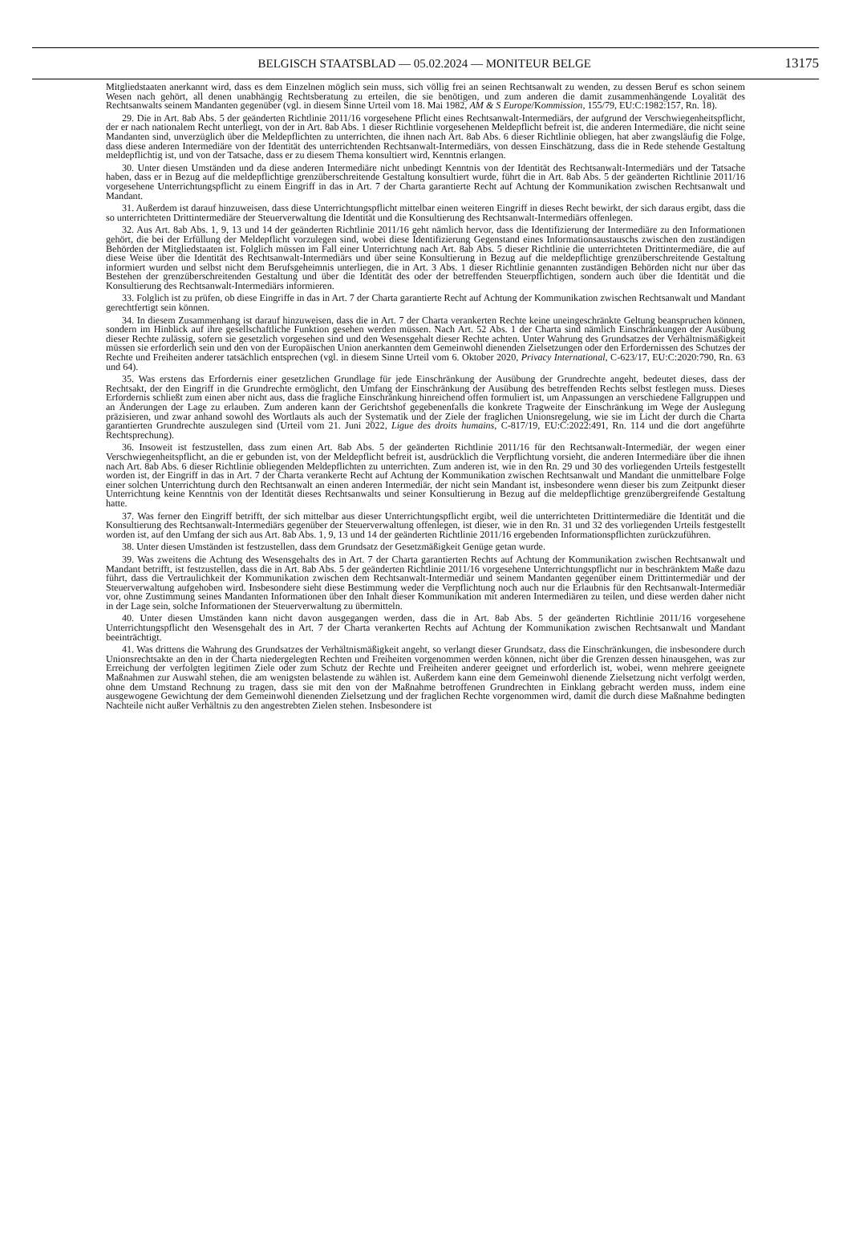BELGISCH STAATSBLAD — 05.02.2024 — MONITEUR BELGE
13175
Mitgliedstaaten anerkannt wird, dass es dem Einzelnen möglich sein muss, sich völlig frei an seinen Rechtsanwalt zu wenden, zu dessen Beruf es schon seinem Wesen nach gehört, all denen unabhängig Rechtsberatung zu erteilen, die sie benötigen, und zum anderen die damit zusammenhängende Loyalität des Rechtsanwalts seinem Mandanten gegenüber (vgl. in diesem Sinne Urteil vom 18. Mai 1982, AM & S Europe/Kommission, 155/79, EU:C:1982:157, Rn. 18).
29. Die in Art. 8ab Abs. 5 der geänderten Richtlinie 2011/16 vorgesehene Pflicht eines Rechtsanwalt-Intermediärs, der aufgrund der Verschwiegenheitspflicht, der er nach nationalem Recht unterliegt, von der in Art. 8ab Abs. 1 dieser Richtlinie vorgesehenen Meldepflicht befreit ist, die anderen Intermediäre, die nicht seine Mandanten sind, unverzüglich über die Meldepflichten zu unterrichten, die ihnen nach Art. 8ab Abs. 6 dieser Richtlinie obliegen, hat aber zwangsläufig die Folge, dass diese anderen Intermediäre von der Identität des unterrichtenden Rechtsanwalt-Intermediärs, von dessen Einschätzung, dass die in Rede stehende Gestaltung meldepflichtig ist, und von der Tatsache, dass er zu diesem Thema konsultiert wird, Kenntnis erlangen.
30. Unter diesen Umständen und da diese anderen Intermediäre nicht unbedingt Kenntnis von der Identität des Rechtsanwalt-Intermediärs und der Tatsache haben, dass er in Bezug auf die meldepflichtige grenzüberschreitende Gestaltung konsultiert wurde, führt die in Art. 8ab Abs. 5 der geänderten Richtlinie 2011/16 vorgesehene Unterrichtungspflicht zu einem Eingriff in das in Art. 7 der Charta garantierte Recht auf Achtung der Kommunikation zwischen Rechtsanwalt und Mandant.
31. Außerdem ist darauf hinzuweisen, dass diese Unterrichtungspflicht mittelbar einen weiteren Eingriff in dieses Recht bewirkt, der sich daraus ergibt, dass die so unterrichteten Drittintermediäre der Steuerverwaltung die Identität und die Konsultierung des Rechtsanwalt-Intermediärs offenlegen.
32. Aus Art. 8ab Abs. 1, 9, 13 und 14 der geänderten Richtlinie 2011/16 geht nämlich hervor, dass die Identifizierung der Intermediäre zu den Informationen gehört, die bei der Erfüllung der Meldepflicht vorzulegen sind, wobei diese Identifizierung Gegenstand eines Informationsaustauschs zwischen den zuständigen Behörden der Mitgliedstaaten ist. Folglich müssen im Fall einer Unterrichtung nach Art. 8ab Abs. 5 dieser Richtlinie die unterrichteten Drittintermediäre, die auf diese Weise über die Identität des Rechtsanwalt-Intermediärs und über seine Konsultierung in Bezug auf die meldepflichtige grenzüberschreitende Gestaltung informiert wurden und selbst nicht dem Berufsgeheimnis unterliegen, die in Art. 3 Abs. 1 dieser Richtlinie genannten zuständigen Behörden nicht nur über das Bestehen der grenzüberschreitenden Gestaltung und über die Identität des oder der betreffenden Steuerpflichtigen, sondern auch über die Identität und die Konsultierung des Rechtsanwalt-Intermediärs informieren.
33. Folglich ist zu prüfen, ob diese Eingriffe in das in Art. 7 der Charta garantierte Recht auf Achtung der Kommunikation zwischen Rechtsanwalt und Mandant gerechtfertigt sein können.
34. In diesem Zusammenhang ist darauf hinzuweisen, dass die in Art. 7 der Charta verankerten Rechte keine uneingeschränkte Geltung beanspruchen können, sondern im Hinblick auf ihre gesellschaftliche Funktion gesehen werden müssen. Nach Art. 52 Abs. 1 der Charta sind nämlich Einschränkungen der Ausübung dieser Rechte zulässig, sofern sie gesetzlich vorgesehen sind und den Wesensgehalt dieser Rechte achten. Unter Wahrung des Grundsatzes der Verhältnismäßigkeit müssen sie erforderlich sein und den von der Europäischen Union anerkannten dem Gemeinwohl dienenden Zielsetzungen oder den Erfordernissen des Schutzes der Rechte und Freiheiten anderer tatsächlich entsprechen (vgl. in diesem Sinne Urteil vom 6. Oktober 2020, Privacy International, C-623/17, EU:C:2020:790, Rn. 63 und 64).
35. Was erstens das Erfordernis einer gesetzlichen Grundlage für jede Einschränkung der Ausübung der Grundrechte angeht, bedeutet dieses, dass der Rechtsakt, der den Eingriff in die Grundrechte ermöglicht, den Umfang der Einschränkung der Ausübung des betreffenden Rechts selbst festlegen muss. Dieses Erfordernis schließt zum einen aber nicht aus, dass die fragliche Einschränkung hinreichend offen formuliert ist, um Anpassungen an verschiedene Fallgruppen und an Änderungen der Lage zu erlauben. Zum anderen kann der Gerichtshof gegebenenfalls die konkrete Tragweite der Einschränkung im Wege der Auslegung präzisieren, und zwar anhand sowohl des Wortlauts als auch der Systematik und der Ziele der fraglichen Unionsregelung, wie sie im Licht der durch die Charta garantierten Grundrechte auszulegen sind (Urteil vom 21. Juni 2022, Ligue des droits humains, C-817/19, EU:C:2022:491, Rn. 114 und die dort angeführte Rechtsprechung).
36. Insoweit ist festzustellen, dass zum einen Art. 8ab Abs. 5 der geänderten Richtlinie 2011/16 für den Rechtsanwalt-Intermediär, der wegen einer Verschwiegenheitspflicht, an die er gebunden ist, von der Meldepflicht befreit ist, ausdrücklich die Verpflichtung vorsieht, die anderen Intermediäre über die ihnen nach Art. 8ab Abs. 6 dieser Richtlinie obliegenden Meldepflichten zu unterrichten. Zum anderen ist, wie in den Rn. 29 und 30 des vorliegenden Urteils festgestellt worden ist, der Eingriff in das in Art. 7 der Charta verankerte Recht auf Achtung der Kommunikation zwischen Rechtsanwalt und Mandant die unmittelbare Folge einer solchen Unterrichtung durch den Rechtsanwalt an einen anderen Intermediär, der nicht sein Mandant ist, insbesondere wenn dieser bis zum Zeitpunkt dieser Unterrichtung keine Kenntnis von der Identität dieses Rechtsanwalts und seiner Konsultierung in Bezug auf die meldepflichtige grenzübergreifende Gestaltung hatte.
37. Was ferner den Eingriff betrifft, der sich mittelbar aus dieser Unterrichtungspflicht ergibt, weil die unterrichteten Drittintermediäre die Identität und die Konsultierung des Rechtsanwalt-Intermediärs gegenüber der Steuerverwaltung offenlegen, ist dieser, wie in den Rn. 31 und 32 des vorliegenden Urteils festgestellt worden ist, auf den Umfang der sich aus Art. 8ab Abs. 1, 9, 13 und 14 der geänderten Richtlinie 2011/16 ergebenden Informationspflichten zurückzuführen.
38. Unter diesen Umständen ist festzustellen, dass dem Grundsatz der Gesetzmäßigkeit Genüge getan wurde.
39. Was zweitens die Achtung des Wesensgehalts des in Art. 7 der Charta garantierten Rechts auf Achtung der Kommunikation zwischen Rechtsanwalt und Mandant betrifft, ist festzustellen, dass die in Art. 8ab Abs. 5 der geänderten Richtlinie 2011/16 vorgesehene Unterrichtungspflicht nur in beschränktem Maße dazu führt, dass die Vertraulichkeit der Kommunikation zwischen dem Rechtsanwalt-Intermediär und seinem Mandanten gegenüber einem Drittintermediär und der Steuerverwaltung aufgehoben wird. Insbesondere sieht diese Bestimmung weder die Verpflichtung noch auch nur die Erlaubnis für den Rechtsanwalt-Intermediär vor, ohne Zustimmung seines Mandanten Informationen über den Inhalt dieser Kommunikation mit anderen Intermediären zu teilen, und diese werden daher nicht in der Lage sein, solche Informationen der Steuerverwaltung zu übermitteln.
40. Unter diesen Umständen kann nicht davon ausgegangen werden, dass die in Art. 8ab Abs. 5 der geänderten Richtlinie 2011/16 vorgesehene Unterrichtungspflicht den Wesensgehalt des in Art. 7 der Charta verankerten Rechts auf Achtung der Kommunikation zwischen Rechtsanwalt und Mandant beeinträchtigt.
41. Was drittens die Wahrung des Grundsatzes der Verhältnismäßigkeit angeht, so verlangt dieser Grundsatz, dass die Einschränkungen, die insbesondere durch Unionsrechtsakte an den in der Charta niedergelegten Rechten und Freiheiten vorgenommen werden können, nicht über die Grenzen dessen hinausgehen, was zur Erreichung der verfolgten legitimen Ziele oder zum Schutz der Rechte und Freiheiten anderer geeignet und erforderlich ist, wobei, wenn mehrere geeignete Maßnahmen zur Auswahl stehen, die am wenigsten belastende zu wählen ist. Außerdem kann eine dem Gemeinwohl dienende Zielsetzung nicht verfolgt werden, ohne dem Umstand Rechnung zu tragen, dass sie mit den von der Maßnahme betroffenen Grundrechten in Einklang gebracht werden muss, indem eine ausgewogene Gewichtung der dem Gemeinwohl dienenden Zielsetzung und der fraglichen Rechte vorgenommen wird, damit die durch diese Maßnahme bedingten Nachteile nicht außer Verhältnis zu den angestrebten Zielen stehen. Insbesondere ist